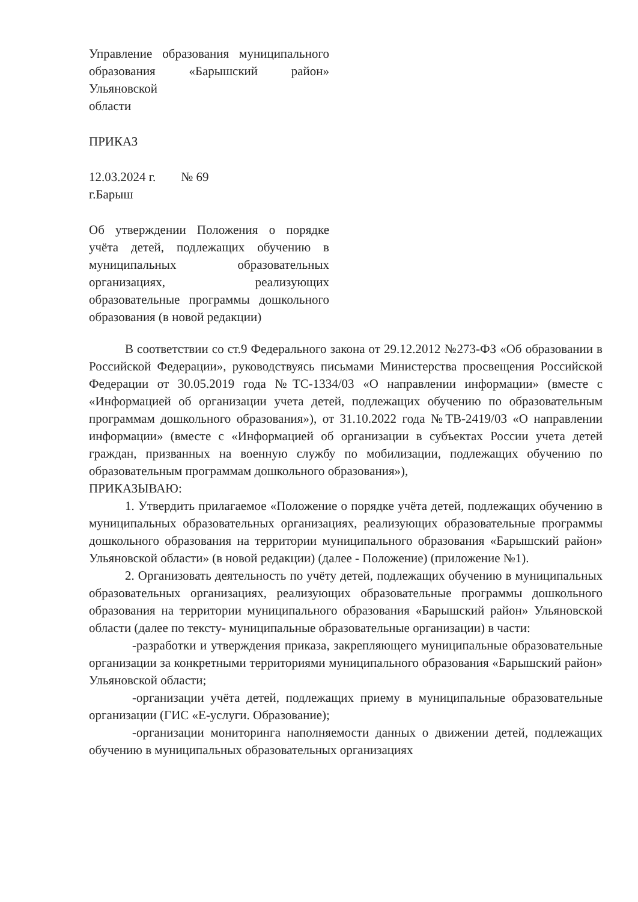Управление образования муниципального образования «Барышский район» Ульяновской
области
ПРИКАЗ
12.03.2024 г. № 69
г.Барыш
Об утверждении Положения о порядке учёта детей, подлежащих обучению в муниципальных образовательных организациях, реализующих образовательные программы дошкольного образования (в новой редакции)
В соответствии со ст.9 Федерального закона от 29.12.2012 №273-ФЗ «Об образовании в Российской Федерации», руководствуясь письмами Министерства просвещения Российской Федерации от 30.05.2019 года №ТС-1334/03 «О направлении информации» (вместе с «Информацией об организации учета детей, подлежащих обучению по образовательным программам дошкольного образования»), от 31.10.2022 года №ТВ-2419/03 «О направлении информации» (вместе с «Информацией об организации в субъектах России учета детей граждан, призванных на военную службу по мобилизации, подлежащих обучению по образовательным программам дошкольного образования»),
ПРИКАЗЫВАЮ:
1. Утвердить прилагаемое «Положение о порядке учёта детей, подлежащих обучению в муниципальных образовательных организациях, реализующих образовательные программы дошкольного образования на территории муниципального образования «Барышский район» Ульяновской области» (в новой редакции) (далее - Положение) (приложение №1).
2. Организовать деятельность по учёту детей, подлежащих обучению в муниципальных образовательных организациях, реализующих образовательные программы дошкольного образования на территории муниципального образования «Барышский район» Ульяновской области (далее по тексту- муниципальные образовательные организации) в части:
-разработки и утверждения приказа, закрепляющего муниципальные образовательные организации за конкретными территориями муниципального образования «Барышский район» Ульяновской области;
-организации учёта детей, подлежащих приему в муниципальные образовательные организации (ГИС «Е-услуги. Образование);
-организации мониторинга наполняемости данных о движении детей, подлежащих обучению в муниципальных образовательных организациях